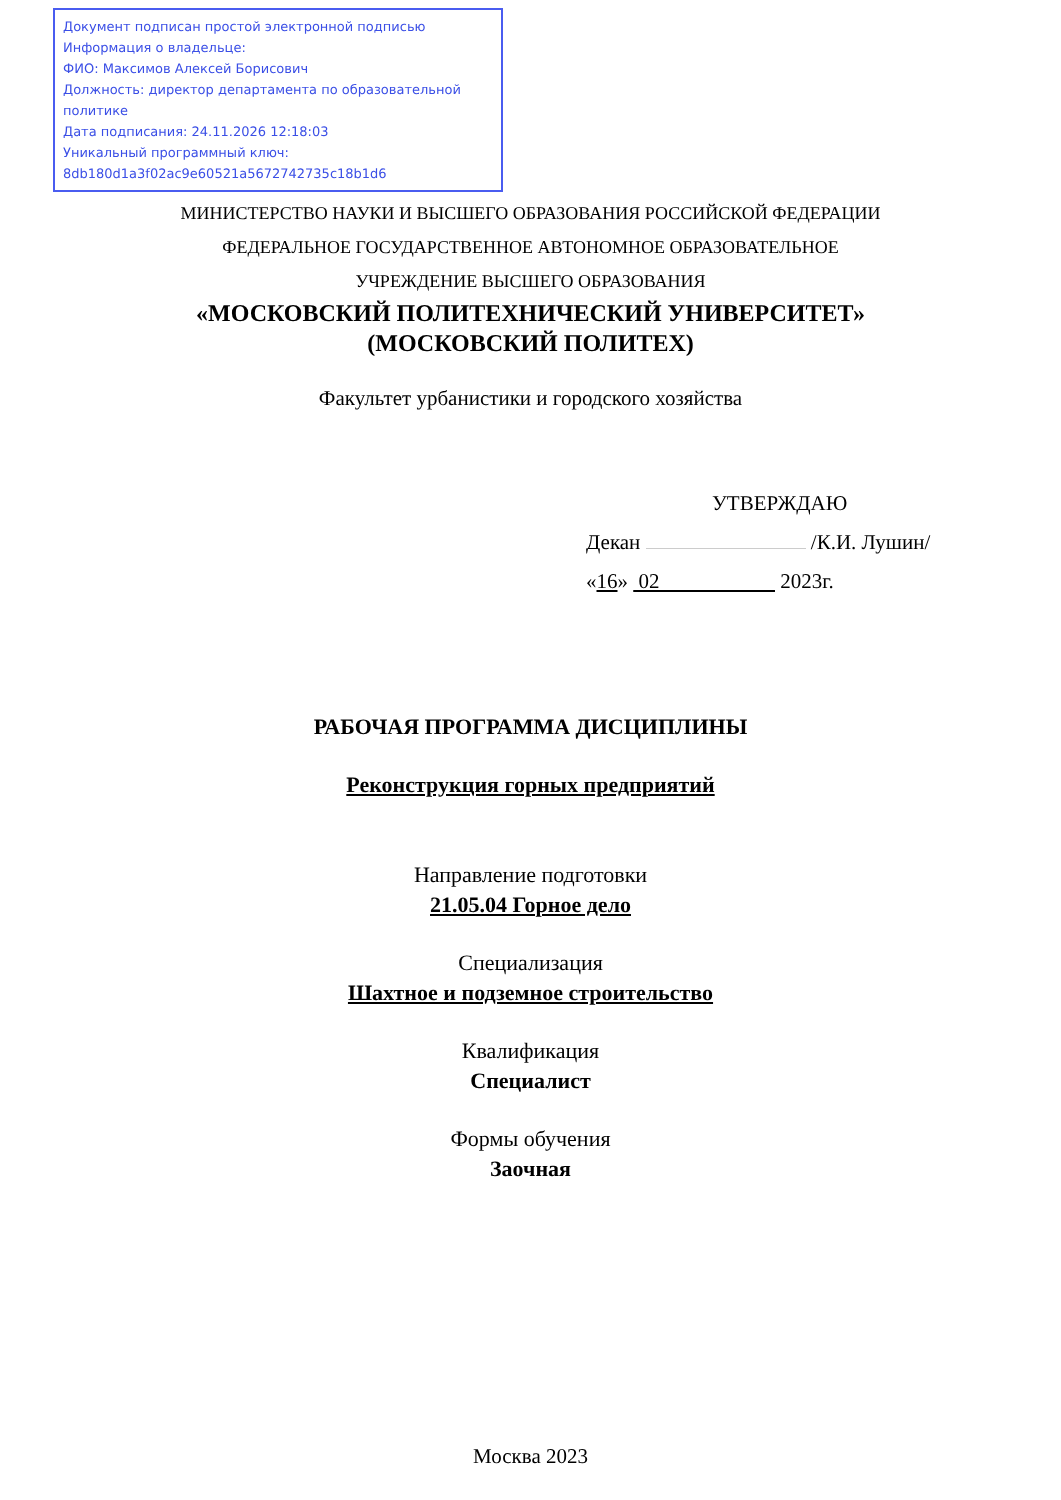Документ подписан простой электронной подписью
Информация о владельце:
ФИО: Максимов Алексей Борисович
Должность: директор департамента по образовательной политике
Дата подписания: 24.11.2026 12:18:03
Уникальный программный ключ:
8db180d1a3f02ac9e60521a5672742735c18b1d6
МИНИСТЕРСТВО НАУКИ И ВЫСШЕГО ОБРАЗОВАНИЯ РОССИЙСКОЙ ФЕДЕРАЦИИ
ФЕДЕРАЛЬНОЕ ГОСУДАРСТВЕННОЕ АВТОНОМНОЕ ОБРАЗОВАТЕЛЬНОЕ
УЧРЕЖДЕНИЕ ВЫСШЕГО ОБРАЗОВАНИЯ
«МОСКОВСКИЙ ПОЛИТЕХНИЧЕСКИЙ УНИВЕРСИТЕТ»
(МОСКОВСКИЙ ПОЛИТЕХ)
Факультет урбанистики и городского хозяйства
УТВЕРЖДАЮ
Декан /К.И. Лушин/
«16» 02 2023г.
РАБОЧАЯ ПРОГРАММА ДИСЦИПЛИНЫ
Реконструкция горных предприятий
Направление подготовки
21.05.04 Горное дело
Специализация
Шахтное и подземное строительство
Квалификация
Специалист
Формы обучения
Заочная
Москва 2023